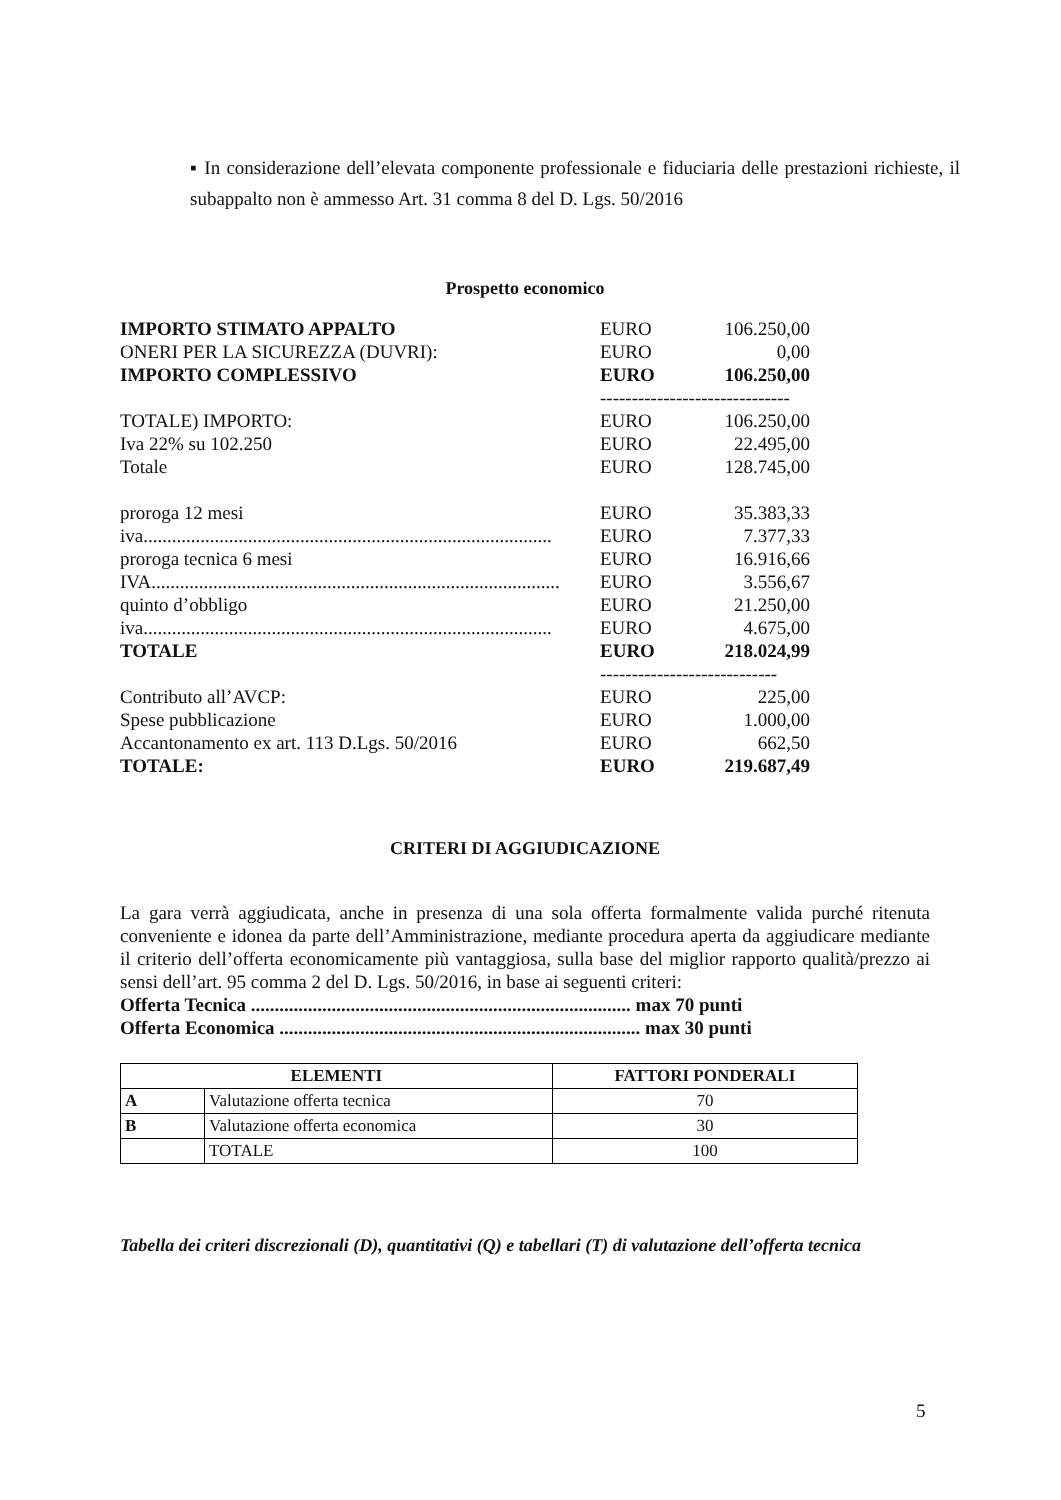▪ In considerazione dell’elevata componente professionale e fiduciaria delle prestazioni richieste, il subappalto non è ammesso Art. 31 comma 8 del D. Lgs. 50/2016
Prospetto economico
| IMPORTO STIMATO APPALTO | EURO | 106.250,00 |
| ONERI PER LA SICUREZZA (DUVRI): | EURO | 0,00 |
| IMPORTO COMPLESSIVO | EURO | 106.250,00 |
| | ------------------------------ | |
| TOTALE) IMPORTO: | EURO | 106.250,00 |
| Iva 22% su 102.250 | EURO | 22.495,00 |
| Totale | EURO | 128.745,00 |
| proroga 12 mesi | EURO | 35.383,33 |
| iva...................................................................................... | EURO | 7.377,33 |
| proroga tecnica 6 mesi | EURO | 16.916,66 |
| IVA...................................................................................... | EURO | 3.556,67 |
| quinto d’obbligo | EURO | 21.250,00 |
| iva...................................................................................... | EURO | 4.675,00 |
| TOTALE | EURO | 218.024,99 |
| | ---------------------------- | |
| Contributo all’AVCP: | EURO | 225,00 |
| Spese pubblicazione | EURO | 1.000,00 |
| Accantonamento ex art. 113 D.Lgs. 50/2016 | EURO | 662,50 |
| TOTALE: | EURO | 219.687,49 |
CRITERI DI AGGIUDICAZIONE
La gara verrà aggiudicata, anche in presenza di una sola offerta formalmente valida purché ritenuta conveniente e idonea da parte dell’Amministrazione, mediante procedura aperta da aggiudicare mediante il criterio dell’offerta economicamente più vantaggiosa, sulla base del miglior rapporto qualità/prezzo ai sensi dell’art. 95 comma 2 del D. Lgs. 50/2016, in base ai seguenti criteri:
Offerta Tecnica ................................................................................ max 70 punti
Offerta Economica ............................................................................ max 30 punti
| ELEMENTI | | FATTORI PONDERALI |
| --- | --- | --- |
| A | Valutazione offerta tecnica | 70 |
| B | Valutazione offerta economica | 30 |
| | TOTALE | 100 |
Tabella dei criteri discrezionali (D), quantitativi (Q) e tabellari (T) di valutazione dell’offerta tecnica
5